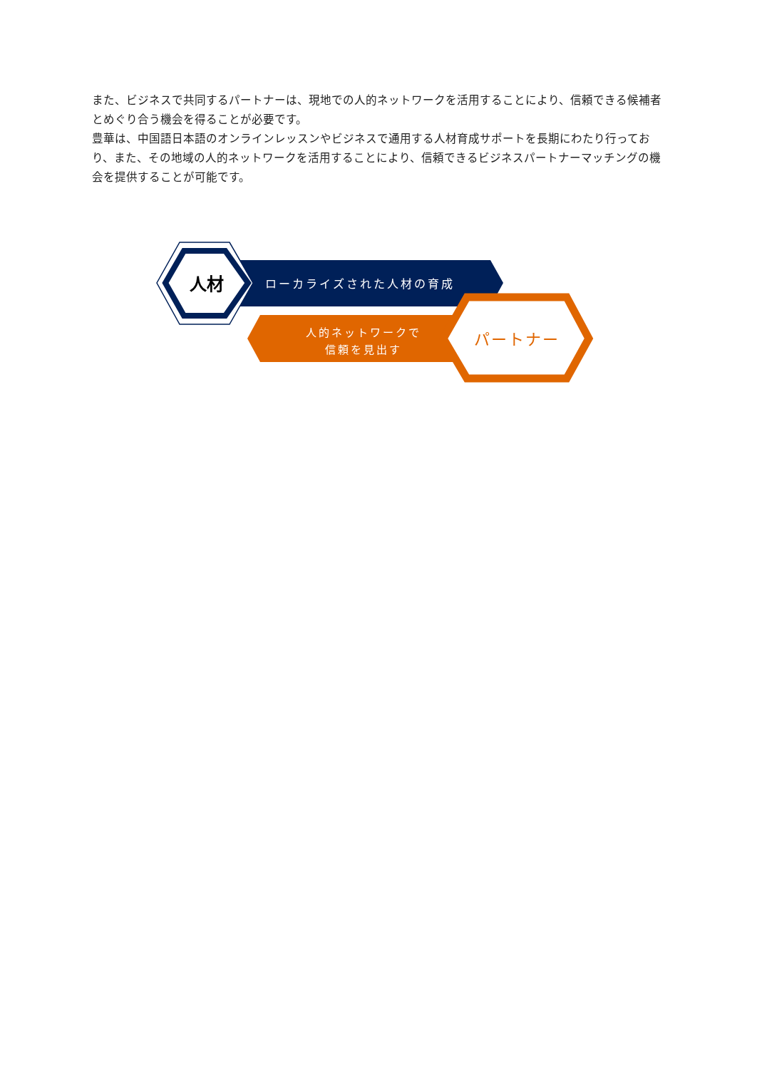また、ビジネスで共同するパートナーは、現地での人的ネットワークを活用することにより、信頼できる候補者とめぐり合う機会を得ることが必要です。
豊華は、中国語日本語のオンラインレッスンやビジネスで通用する人材育成サポートを長期にわたり行っており、また、その地域の人的ネットワークを活用することにより、信頼できるビジネスパートナーマッチングの機会を提供することが可能です。
人材 ローカライズされた人材の育成
人的ネットワークで
信頼を見出す
パートナー